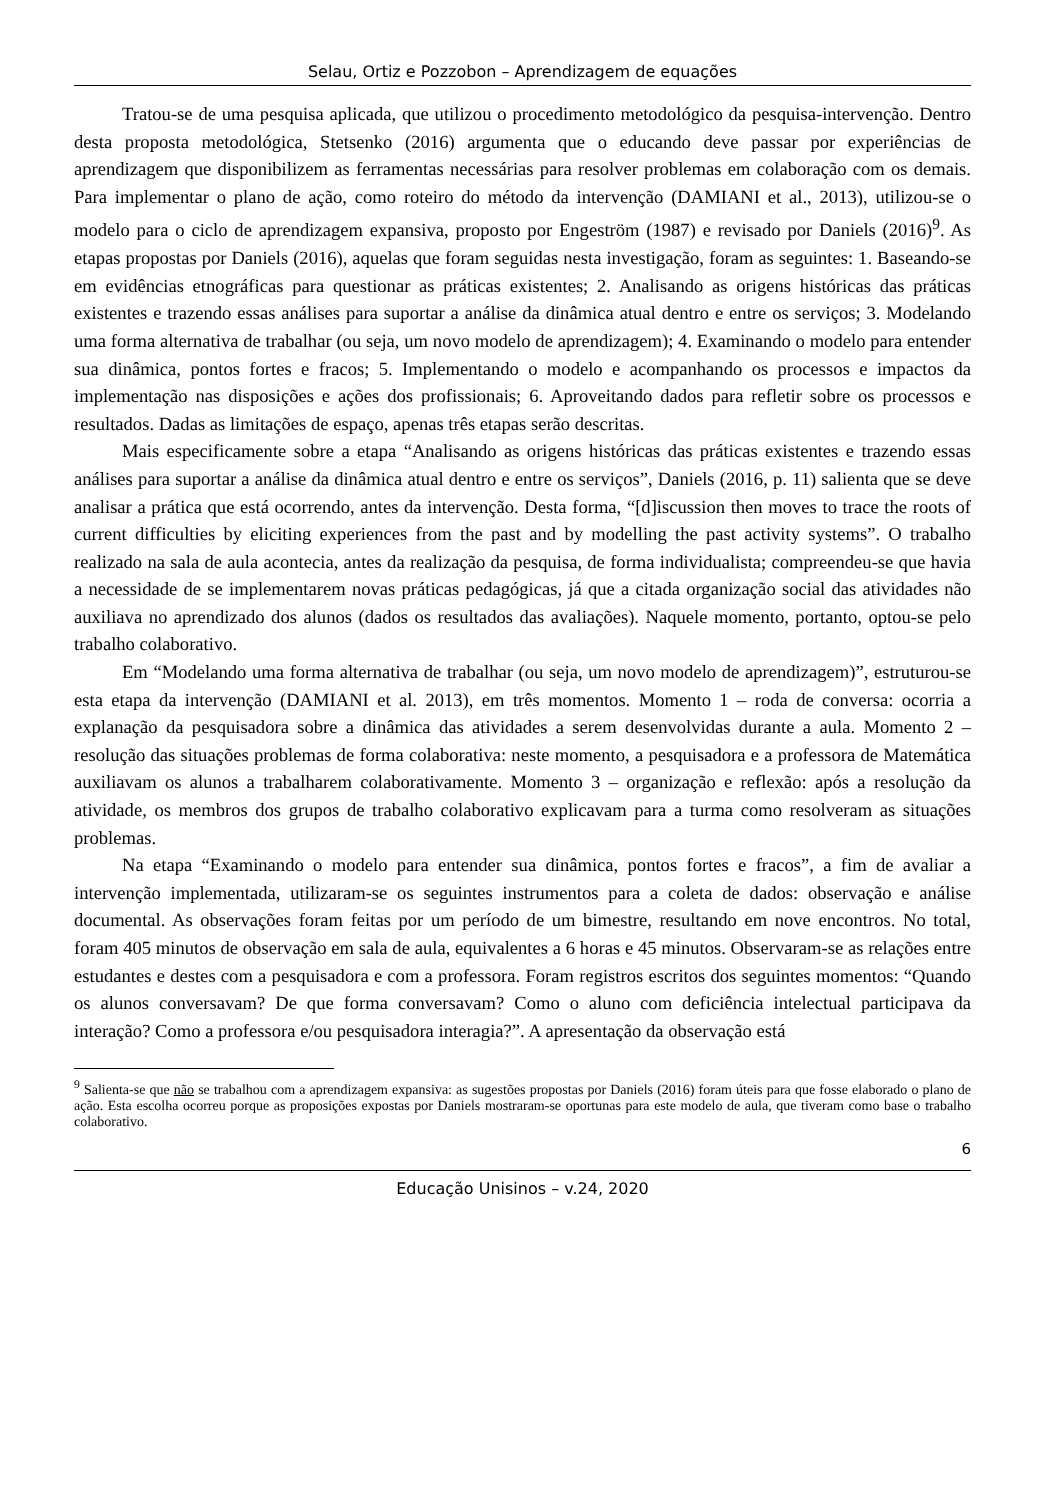Selau, Ortiz e Pozzobon – Aprendizagem de equações
Tratou-se de uma pesquisa aplicada, que utilizou o procedimento metodológico da pesquisa-intervenção. Dentro desta proposta metodológica, Stetsenko (2016) argumenta que o educando deve passar por experiências de aprendizagem que disponibilizem as ferramentas necessárias para resolver problemas em colaboração com os demais. Para implementar o plano de ação, como roteiro do método da intervenção (DAMIANI et al., 2013), utilizou-se o modelo para o ciclo de aprendizagem expansiva, proposto por Engeström (1987) e revisado por Daniels (2016)<sup>9</sup>. As etapas propostas por Daniels (2016), aquelas que foram seguidas nesta investigação, foram as seguintes: 1. Baseando-se em evidências etnográficas para questionar as práticas existentes; 2. Analisando as origens históricas das práticas existentes e trazendo essas análises para suportar a análise da dinâmica atual dentro e entre os serviços; 3. Modelando uma forma alternativa de trabalhar (ou seja, um novo modelo de aprendizagem); 4. Examinando o modelo para entender sua dinâmica, pontos fortes e fracos; 5. Implementando o modelo e acompanhando os processos e impactos da implementação nas disposições e ações dos profissionais; 6. Aproveitando dados para refletir sobre os processos e resultados. Dadas as limitações de espaço, apenas três etapas serão descritas.
Mais especificamente sobre a etapa “Analisando as origens históricas das práticas existentes e trazendo essas análises para suportar a análise da dinâmica atual dentro e entre os serviços”, Daniels (2016, p. 11) salienta que se deve analisar a prática que está ocorrendo, antes da intervenção. Desta forma, “[d]iscussion then moves to trace the roots of current difficulties by eliciting experiences from the past and by modelling the past activity systems”. O trabalho realizado na sala de aula acontecia, antes da realização da pesquisa, de forma individualista; compreendeu-se que havia a necessidade de se implementarem novas práticas pedagógicas, já que a citada organização social das atividades não auxiliava no aprendizado dos alunos (dados os resultados das avaliações). Naquele momento, portanto, optou-se pelo trabalho colaborativo.
Em “Modelando uma forma alternativa de trabalhar (ou seja, um novo modelo de aprendizagem)”, estruturou-se esta etapa da intervenção (DAMIANI et al. 2013), em três momentos. Momento 1 – roda de conversa: ocorria a explanação da pesquisadora sobre a dinâmica das atividades a serem desenvolvidas durante a aula. Momento 2 – resolução das situações problemas de forma colaborativa: neste momento, a pesquisadora e a professora de Matemática auxiliavam os alunos a trabalharem colaborativamente. Momento 3 – organização e reflexão: após a resolução da atividade, os membros dos grupos de trabalho colaborativo explicavam para a turma como resolveram as situações problemas.
Na etapa “Examinando o modelo para entender sua dinâmica, pontos fortes e fracos”, a fim de avaliar a intervenção implementada, utilizaram-se os seguintes instrumentos para a coleta de dados: observação e análise documental. As observações foram feitas por um período de um bimestre, resultando em nove encontros. No total, foram 405 minutos de observação em sala de aula, equivalentes a 6 horas e 45 minutos. Observaram-se as relações entre estudantes e destes com a pesquisadora e com a professora. Foram registros escritos dos seguintes momentos: “Quando os alunos conversavam? De que forma conversavam? Como o aluno com deficiência intelectual participava da interação? Como a professora e/ou pesquisadora interagia?”. A apresentação da observação está
<sup>9</sup> Salienta-se que não se trabalhou com a aprendizagem expansiva: as sugestões propostas por Daniels (2016) foram úteis para que fosse elaborado o plano de ação. Esta escolha ocorreu porque as proposições expostas por Daniels mostraram-se oportunas para este modelo de aula, que tiveram como base o trabalho colaborativo.
6
Educação Unisinos – v.24, 2020